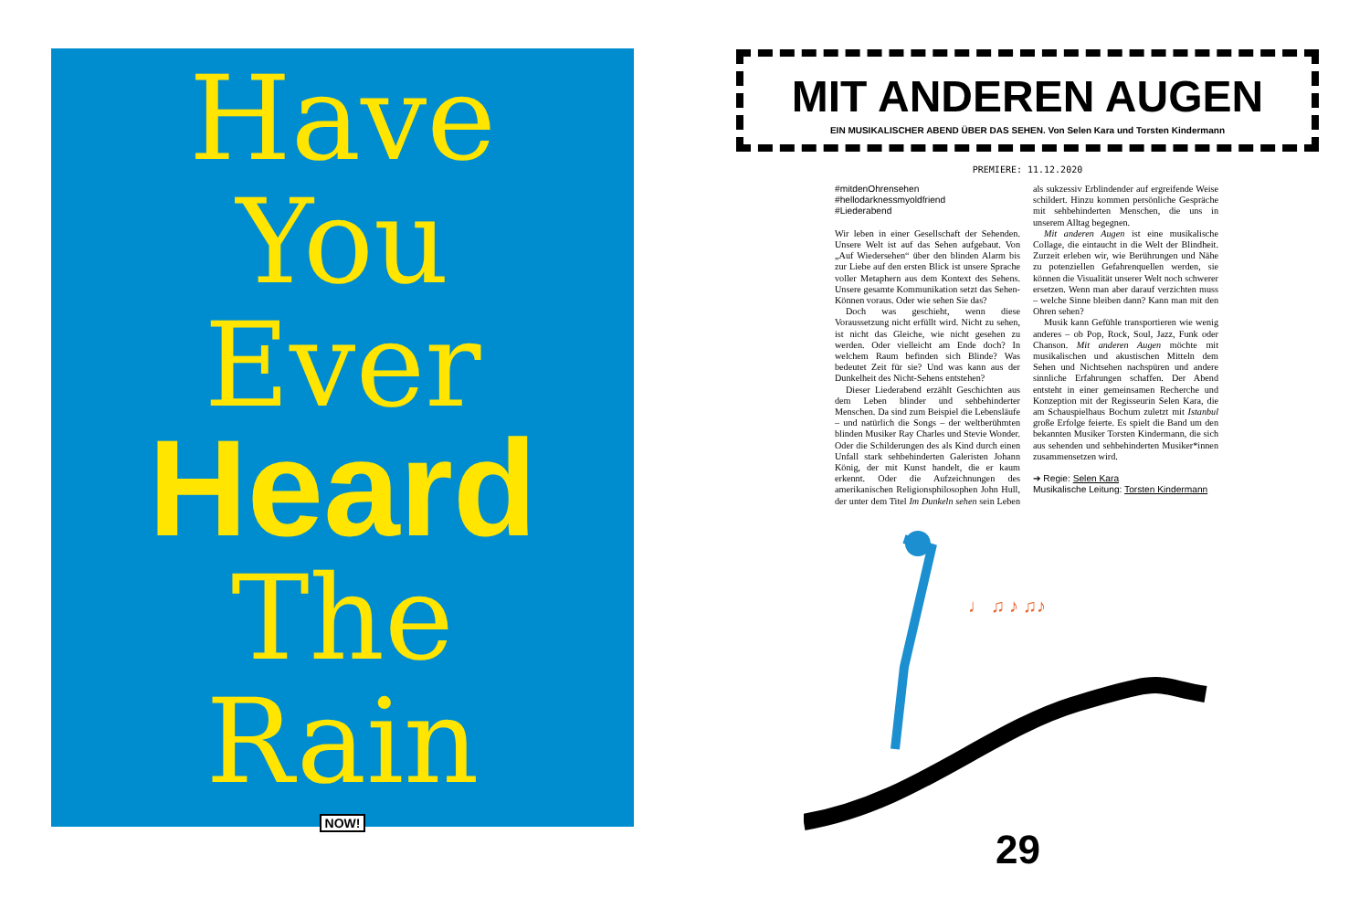Have
You
Ever
Heard
The
Rain
NOW!
MIT ANDEREN AUGEN
EIN MUSIKALISCHER ABEND ÜBER DAS SEHEN. Von Selen Kara und Torsten Kindermann
PREMIERE: 11.12.2020
#mitdenOhrensehen
#hellodarknessmyoldfriend
#Liederabend
Wir leben in einer Gesellschaft der Sehenden. Unsere Welt ist auf das Sehen aufgebaut. Von „Auf Wiedersehen“ über den blinden Alarm bis zur Liebe auf den ersten Blick ist unsere Sprache voller Metaphern aus dem Kontext des Sehens. Unsere gesamte Kommunikation setzt das Sehen-Können voraus. Oder wie sehen Sie das?
Doch was geschieht, wenn diese Voraussetzung nicht erfüllt wird. Nicht zu sehen, ist nicht das Gleiche, wie nicht gesehen zu werden. Oder vielleicht am Ende doch? In welchem Raum befinden sich Blinde? Was bedeutet Zeit für sie? Und was kann aus der Dunkelheit des Nicht-Sehens entstehen?
Dieser Liederabend erzählt Geschichten aus dem Leben blinder und sehbehinderter Menschen. Da sind zum Beispiel die Lebensläufe – und natürlich die Songs – der weltberühmten blinden Musiker Ray Charles und Stevie Wonder. Oder die Schilderungen des als Kind durch einen Unfall stark sehbehinderten Galeristen Johann König, der mit Kunst handelt, die er kaum erkennt. Oder die Aufzeichnungen des amerikanischen Religionsphilosophen John Hull, der unter dem Titel Im Dunkeln sehen sein Leben als sukzessiv Erblindender auf ergreifende Weise schildert. Hinzu kommen persönliche Gespräche mit sehbehinderten Menschen, die uns in unserem Alltag begegnen.
Mit anderen Augen ist eine musikalische Collage, die eintaucht in die Welt der Blindheit. Zurzeit erleben wir, wie Berührungen und Nähe zu potenziellen Gefahrenquellen werden, sie können die Visualität unserer Welt noch schwerer ersetzen. Wenn man aber darauf verzichten muss – welche Sinne bleiben dann? Kann man mit den Ohren sehen?
Musik kann Gefühle transportieren wie wenig anderes – ob Pop, Rock, Soul, Jazz, Funk oder Chanson. Mit anderen Augen möchte mit musikalischen und akustischen Mitteln dem Sehen und Nichtsehen nachspüren und andere sinnliche Erfahrungen schaffen. Der Abend entsteht in einer gemeinsamen Recherche und Konzeption mit der Regisseurin Selen Kara, die am Schauspielhaus Bochum zuletzt mit Istanbul große Erfolge feierte. Es spielt die Band um den bekannten Musiker Torsten Kindermann, die sich aus sehenden und sehbehinderten Musiker*innen zusammensetzen wird.
➔ Regie: Selen Kara
Musikalische Leitung: Torsten Kindermann
♩ ♫ ♪ ♫♪
29